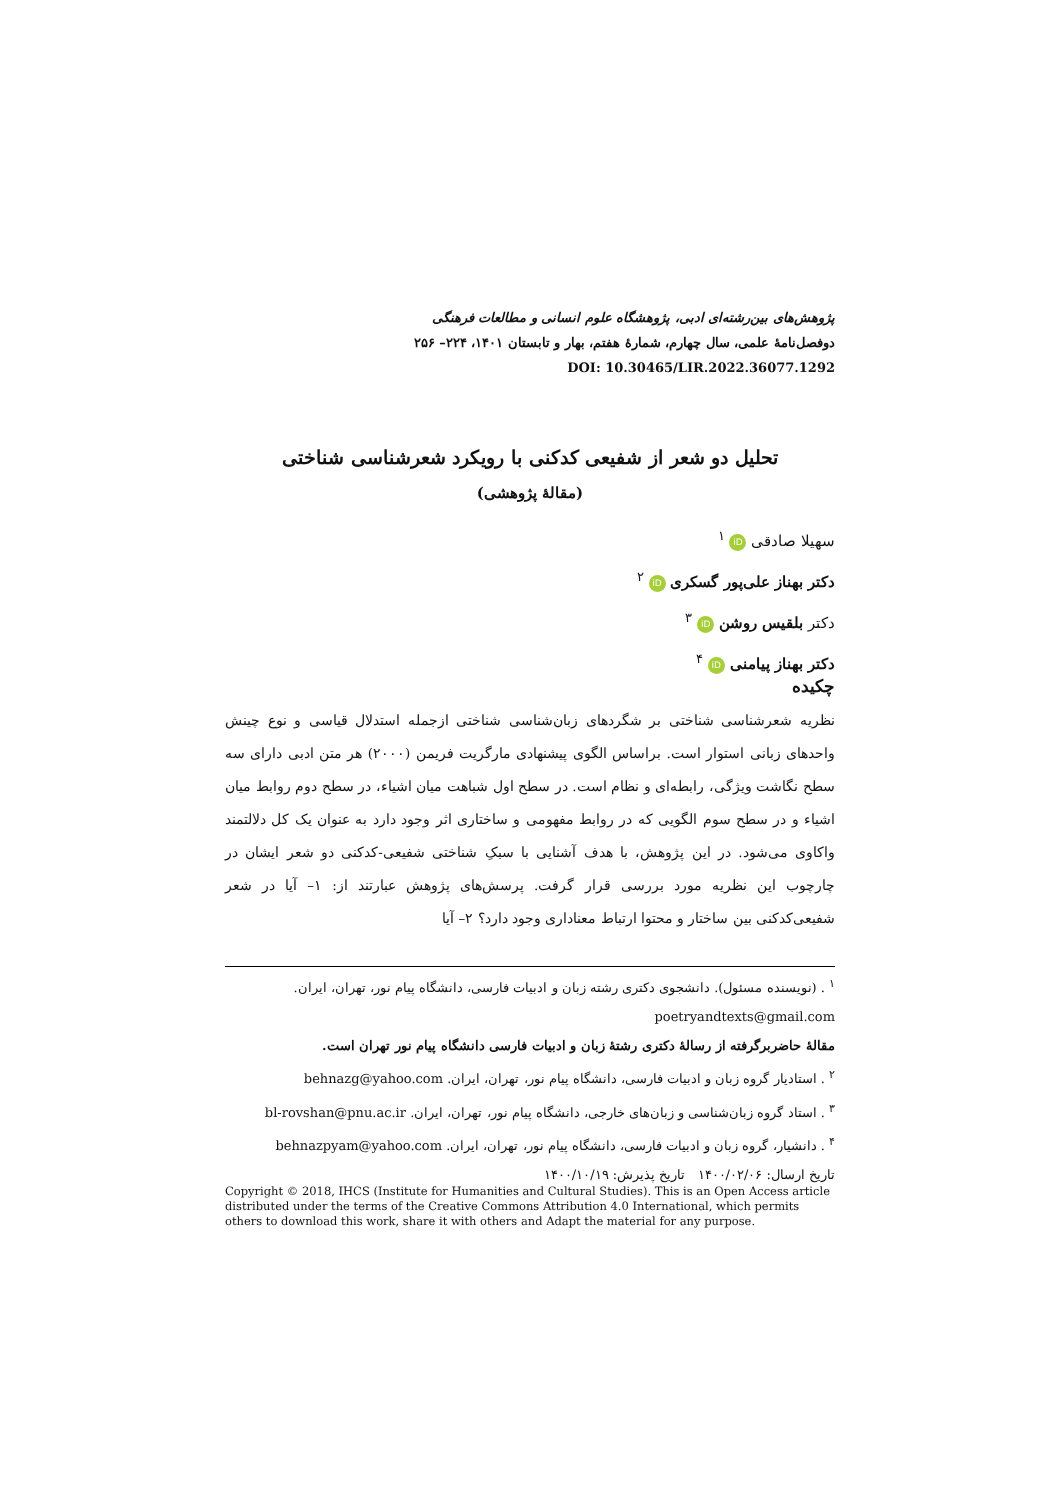پژوهش‌های بین‌رشته‌ای ادبی، پژوهشگاه علوم انسانی و مطالعات فرهنگی
دوفصل‌نامهٔ علمی، سال چهارم، شمارهٔ هفتم، بهار و تابستان ۱۴۰۱، ۲۲۴– ۲۵۶
DOI: 10.30465/LIR.2022.36077.1292
تحلیل دو شعر از شفیعی کدکنی با رویکرد شعرشناسی شناختی
(مقالهٔ پژوهشی)
سهیلا صادقی iD <sup>۱</sup>
دکتر بهناز علی‌پور گسکری iD <sup>۲</sup>
دکتر بلقیس روشن iD <sup>۳</sup>
دکتر بهناز پیامنی iD <sup>۴</sup>
چکیده
نظریه شعرشناسی شناختی بر شگردهای زبان‌شناسی شناختی ازجمله استدلال قیاسی و نوع چینش واحدهای زبانی استوار است. براساس الگوی پیشنهادی مارگریت فریمن (۲۰۰۰) هر متن ادبی دارای سه سطح نگاشت ویژگی، رابطه‌ای و نظام است. در سطح اول شباهت میان اشیاء، در سطح دوم روابط میان اشیاء و در سطح سوم الگویی که در روابط مفهومی و ساختاری اثر وجود دارد به عنوان یک کل دلالتمند واکاوی می‌شود. در این پژوهش، با هدف آشنایی با سبکِ شناختی شفیعی-کدکنی دو شعر ایشان در چارچوب این نظریه مورد بررسی قرار گرفت. پرسش‌های پژوهش عبارتند از: ۱– آیا در شعر شفیعی‌کدکنی بین ساختار و محتوا ارتباط معناداری وجود دارد؟ ۲– آیا
<sup>۱</sup> . (نویسنده مسئول). دانشجوی دکتری رشته زبان و ادبیات فارسی، دانشگاه پیام نور، تهران، ایران.
poetryandtexts@gmail.com
مقالهٔ حاضربرگرفته از رسالهٔ دکتری رشتهٔ زبان و ادبیات فارسی دانشگاه پیام نور تهران است.
<sup>۲</sup> . استادیار گروه زبان و ادبیات فارسی، دانشگاه پیام نور، تهران، ایران. behnazg@yahoo.com
<sup>۳</sup> . استاد گروه زبان‌شناسی و زبان‌های خارجی، دانشگاه پیام نور، تهران، ایران. bl-rovshan@pnu.ac.ir
<sup>۴</sup> . دانشیار، گروه زبان و ادبیات فارسی، دانشگاه پیام نور، تهران، ایران. behnazpyam@yahoo.com
تاریخ ارسال: ۱۴۰۰/۰۲/۰۶ تاریخ پذیرش: ۱۴۰۰/۱۰/۱۹
Copyright © 2018, IHCS (Institute for Humanities and Cultural Studies). This is an Open Access article distributed under the terms of the Creative Commons Attribution 4.0 International, which permits others to download this work, share it with others and Adapt the material for any purpose.